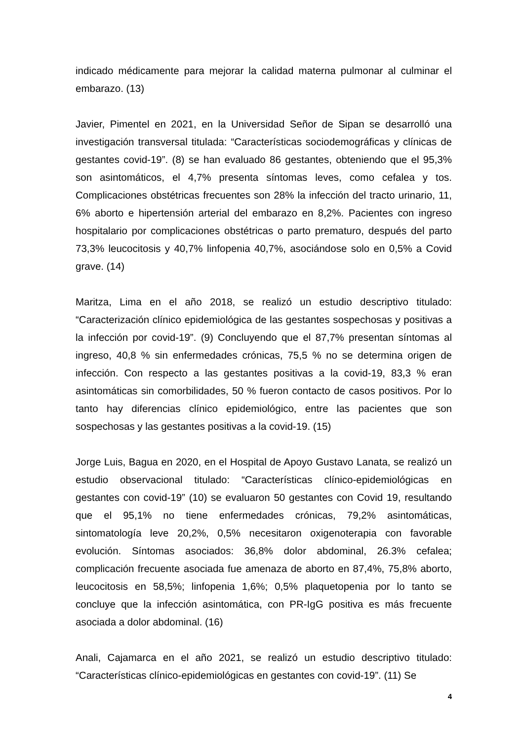indicado médicamente para mejorar la calidad materna pulmonar al culminar el embarazo. (13)
Javier, Pimentel en 2021, en la Universidad Señor de Sipan se desarrolló una investigación transversal titulada: “Características sociodemográficas y clínicas de gestantes covid-19”. (8) se han evaluado 86 gestantes, obteniendo que el 95,3% son asintomáticos, el 4,7% presenta síntomas leves, como cefalea y tos. Complicaciones obstétricas frecuentes son 28% la infección del tracto urinario, 11, 6% aborto e hipertensión arterial del embarazo en 8,2%. Pacientes con ingreso hospitalario por complicaciones obstétricas o parto prematuro, después del parto 73,3% leucocitosis y 40,7% linfopenia 40,7%, asociándose solo en 0,5% a Covid grave. (14)
Maritza, Lima en el año 2018, se realizó un estudio descriptivo titulado: “Caracterización clínico epidemiológica de las gestantes sospechosas y positivas a la infección por covid-19”. (9) Concluyendo que el 87,7% presentan síntomas al ingreso, 40,8 % sin enfermedades crónicas, 75,5 % no se determina origen de infección. Con respecto a las gestantes positivas a la covid-19, 83,3 % eran asintomáticas sin comorbilidades, 50 % fueron contacto de casos positivos. Por lo tanto hay diferencias clínico epidemiológico, entre las pacientes que son sospechosas y las gestantes positivas a la covid-19. (15)
Jorge Luis, Bagua en 2020, en el Hospital de Apoyo Gustavo Lanata, se realizó un estudio observacional titulado: “Características clínico-epidemiológicas en gestantes con covid-19” (10) se evaluaron 50 gestantes con Covid 19, resultando que el 95,1% no tiene enfermedades crónicas, 79,2% asintomáticas, sintomatología leve 20,2%, 0,5% necesitaron oxigenoterapia con favorable evolución. Síntomas asociados: 36,8% dolor abdominal, 26.3% cefalea; complicación frecuente asociada fue amenaza de aborto en 87,4%, 75,8% aborto, leucocitosis en 58,5%; linfopenia 1,6%; 0,5% plaquetopenia por lo tanto se concluye que la infección asintomática, con PR-IgG positiva es más frecuente asociada a dolor abdominal. (16)
Anali, Cajamarca en el año 2021, se realizó un estudio descriptivo titulado: “Características clínico-epidemiológicas en gestantes con covid-19”. (11) Se
4